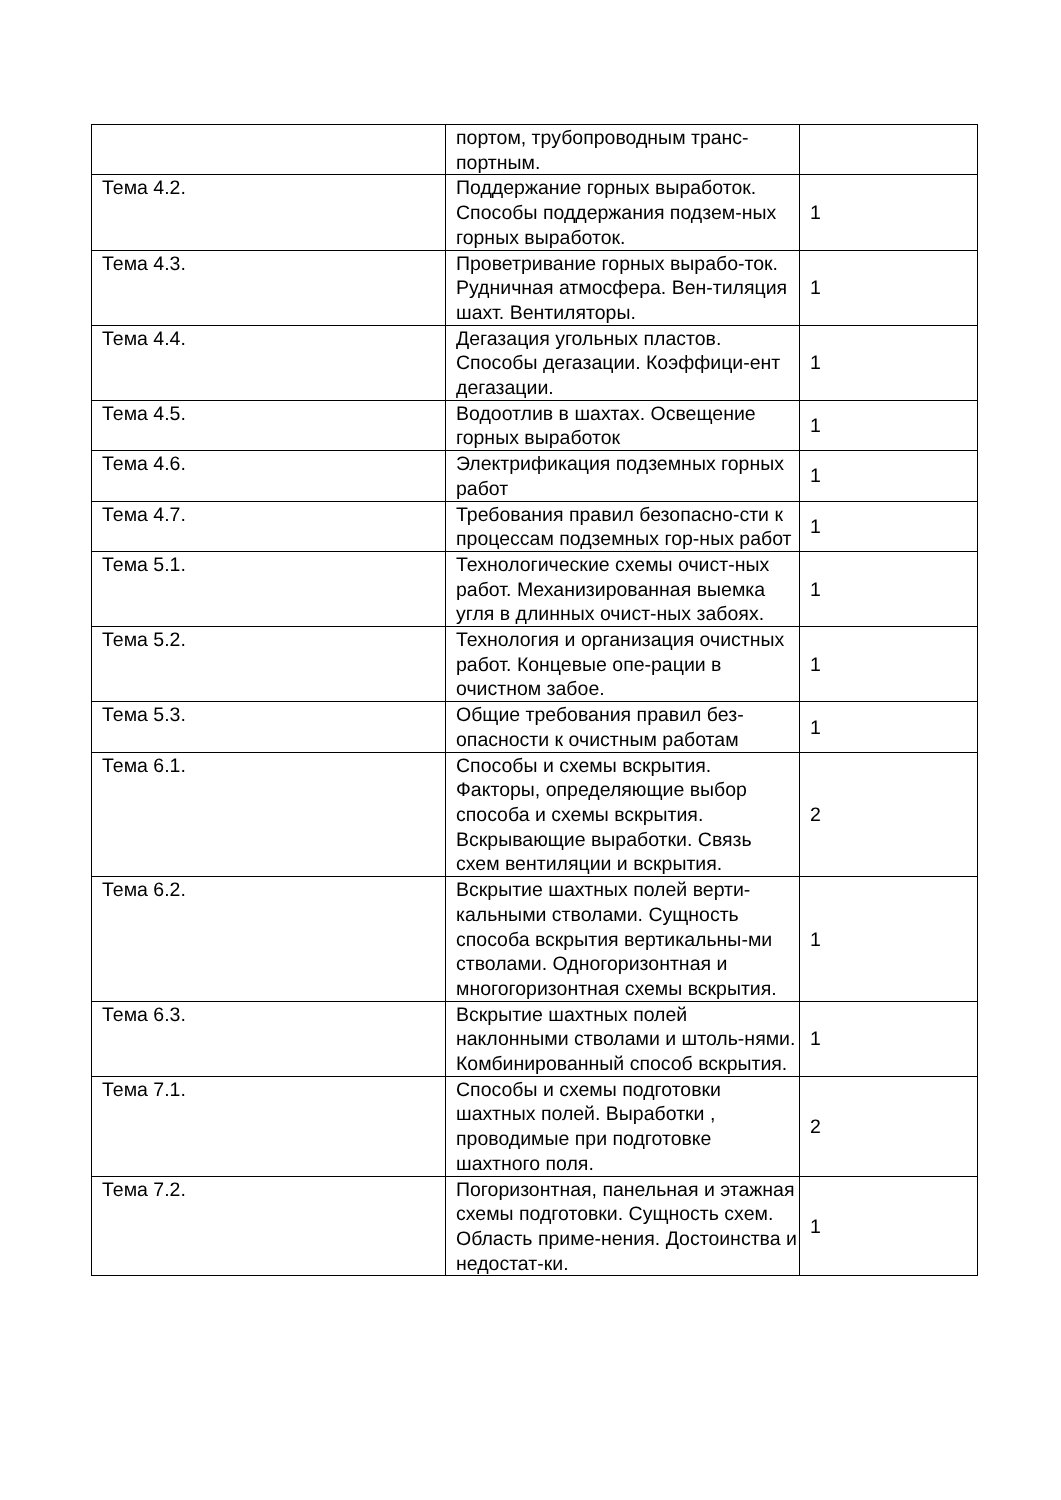| | портом, трубопроводным транс-портным. | |
| Тема 4.2. | Поддержание горных выработок. Способы поддержания подзем-ных горных выработок. | 1 |
| Тема 4.3. | Проветривание горных вырабо-ток. Рудничная атмосфера. Вен-тиляция шахт. Вентиляторы. | 1 |
| Тема 4.4. | Дегазация угольных пластов. Способы дегазации. Коэффици-ент дегазации. | 1 |
| Тема 4.5. | Водоотлив в шахтах. Освещение горных выработок | 1 |
| Тема 4.6. | Электрификация подземных горных работ | 1 |
| Тема 4.7. | Требования правил безопасно-сти к процессам подземных гор-ных работ | 1 |
| Тема 5.1. | Технологические схемы очист-ных работ. Механизированная выемка угля в длинных очист-ных забоях. | 1 |
| Тема 5.2. | Технология и организация очистных работ. Концевые опе-рации в очистном забое. | 1 |
| Тема 5.3. | Общие требования правил без-опасности к очистным работам | 1 |
| Тема 6.1. | Способы и схемы вскрытия. Факторы, определяющие выбор способа и схемы вскрытия. Вскрывающие выработки. Связь схем вентиляции и вскрытия. | 2 |
| Тема 6.2. | Вскрытие шахтных полей верти-кальными стволами. Сущность способа вскрытия вертикальны-ми стволами. Одногоризонтная и многогоризонтная схемы вскрытия. | 1 |
| Тема 6.3. | Вскрытие шахтных полей наклонными стволами и штоль-нями. Комбинированный способ вскрытия. | 1 |
| Тема 7.1. | Способы и схемы подготовки шахтных полей. Выработки , проводимые при подготовке шахтного поля. | 2 |
| Тема 7.2. | Погоризонтная, панельная и этажная схемы подготовки. Сущность схем. Область приме-нения. Достоинства и недостат-ки. | 1 |